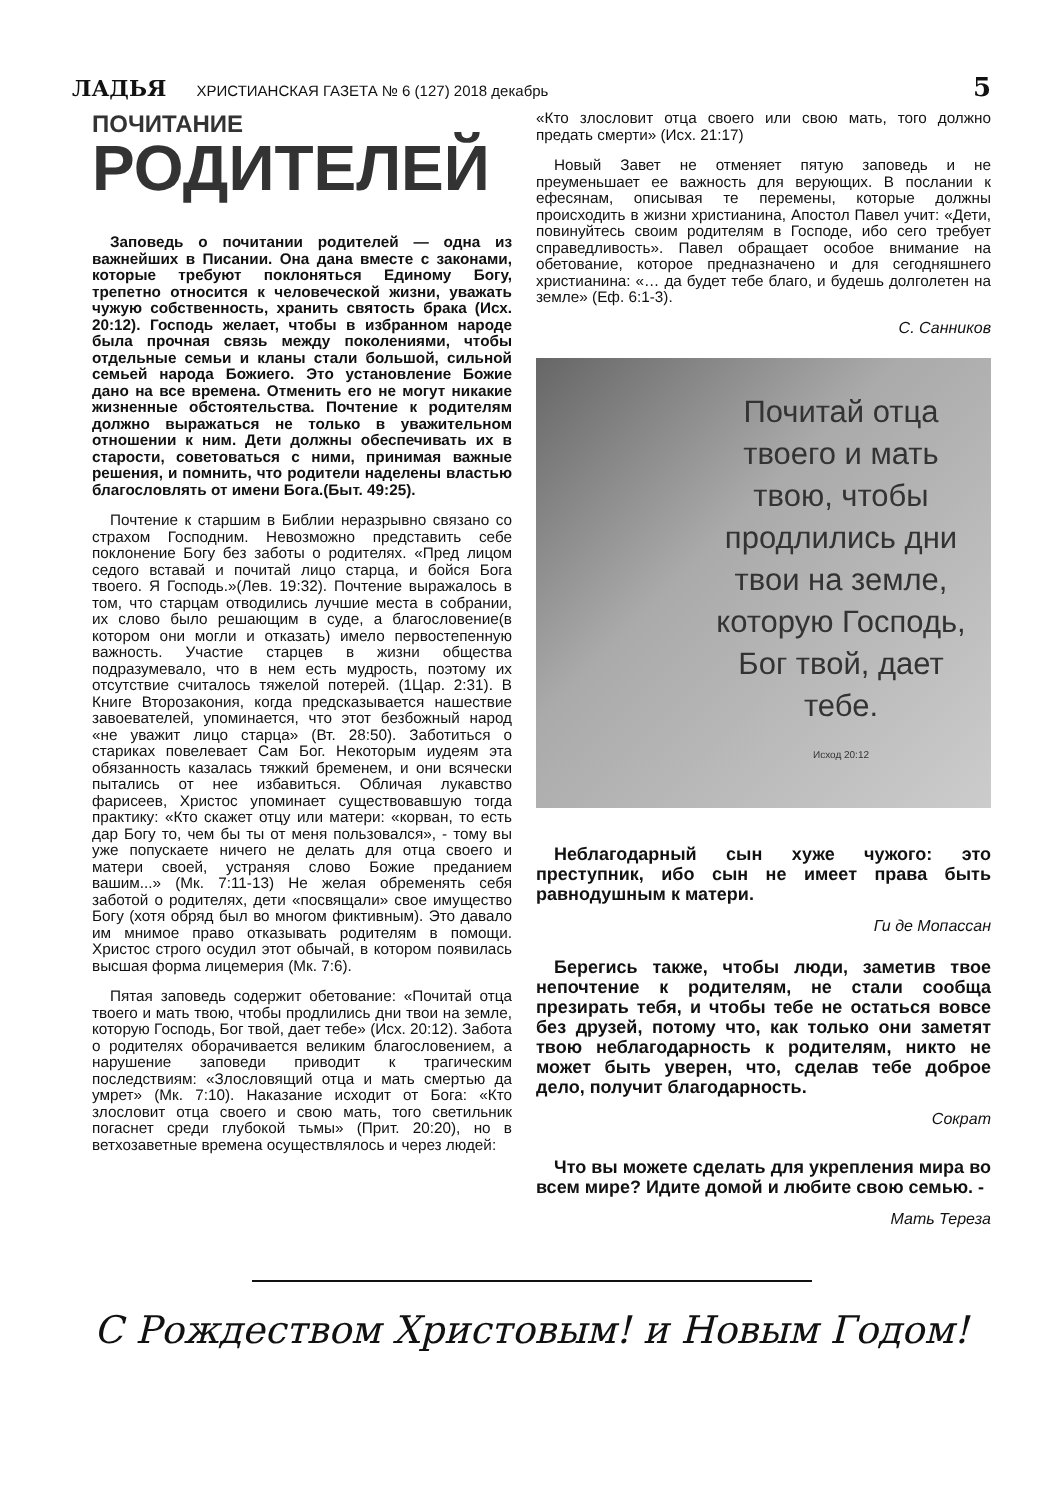ЛАДЬЯ ХРИСТИАНСКАЯ ГАЗЕТА № 6 (127) 2018 декабрь 5
ПОЧИТАНИЕ
РОДИТЕЛЕЙ
Заповедь о почитании родителей — одна из важнейших в Писании. Она дана вместе с законами, которые требуют поклоняться Единому Богу, трепетно относится к человеческой жизни, уважать чужую собственность, хранить святость брака (Исх. 20:12). Господь желает, чтобы в избранном народе была прочная связь между поколениями, чтобы отдельные семьи и кланы стали большой, сильной семьей народа Божиего. Это установление Божие дано на все времена. Отменить его не могут никакие жизненные обстоятельства. Почтение к родителям должно выражаться не только в уважительном отношении к ним. Дети должны обеспечивать их в старости, советоваться с ними, принимая важные решения, и помнить, что родители наделены властью благословлять от имени Бога.(Быт. 49:25).
Почтение к старшим в Библии неразрывно связано со страхом Господним. Невозможно представить себе поклонение Богу без заботы о родителях. «Пред лицом седого вставай и почитай лицо старца, и бойся Бога твоего. Я Господь.»(Лев. 19:32). Почтение выражалось в том, что старцам отводились лучшие места в собрании, их слово было решающим в суде, а благословение(в котором они могли и отказать) имело первостепенную важность. Участие старцев в жизни общества подразумевало, что в нем есть мудрость, поэтому их отсутствие считалось тяжелой потерей. (1Цар. 2:31). В Книге Второзакония, когда предсказывается нашествие завоевателей, упоминается, что этот безбожный народ «не уважит лицо старца» (Вт. 28:50). Заботиться о стариках повелевает Сам Бог. Некоторым иудеям эта обязанность казалась тяжкий бременем, и они всячески пытались от нее избавиться. Обличая лукавство фарисеев, Христос упоминает существовавшую тогда практику: «Кто скажет отцу или матери: «корван, то есть дар Богу то, чем бы ты от меня пользовался», - тому вы уже попускаете ничего не делать для отца своего и матери своей, устраняя слово Божие преданием вашим...» (Мк. 7:11-13) Не желая обременять себя заботой о родителях, дети «посвящали» свое имущество Богу (хотя обряд был во многом фиктивным). Это давало им мнимое право отказывать родителям в помощи. Христос строго осудил этот обычай, в котором появилась высшая форма лицемерия (Мк. 7:6).
Пятая заповедь содержит обетование: «Почитай отца твоего и мать твою, чтобы продлились дни твои на земле, которую Господь, Бог твой, дает тебе» (Исх. 20:12). Забота о родителях оборачивается великим благословением, а нарушение заповеди приводит к трагическим последствиям: «Злословящий отца и мать смертью да умрет» (Мк. 7:10). Наказание исходит от Бога: «Кто злословит отца своего и свою мать, того светильник погаснет среди глубокой тьмы» (Прит. 20:20), но в ветхозаветные времена осуществлялось и через людей:
«Кто злословит отца своего или свою мать, того должно предать смерти» (Исх. 21:17)
Новый Завет не отменяет пятую заповедь и не преуменьшает ее важность для верующих. В послании к ефесянам, описывая те перемены, которые должны происходить в жизни христианина, Апостол Павел учит: «Дети, повинуйтесь своим родителям в Господе, ибо сего требует справедливость». Павел обращает особое внимание на обетование, которое предназначено и для сегодняшнего христианина: «… да будет тебе благо, и будешь долголетен на земле» (Еф. 6:1-3).
С. Санников
Почитай отца твоего и мать твою, чтобы продлились дни твои на земле, которую Господь, Бог твой, дает тебе.
Исход 20:12
Неблагодарный сын хуже чужого: это преступник, ибо сын не имеет права быть равнодушным к матери.
Ги де Мопассан
Берегись также, чтобы люди, заметив твое непочтение к родителям, не стали сообща презирать тебя, и чтобы тебе не остаться вовсе без друзей, потому что, как только они заметят твою неблагодарность к родителям, никто не может быть уверен, что, сделав тебе доброе дело, получит благодарность.
Сократ
Что вы можете сделать для укрепления мира во всем мире? Идите домой и любите свою семью. -
Мать Тереза
С Рождеством Христовым! и Новым Годом!